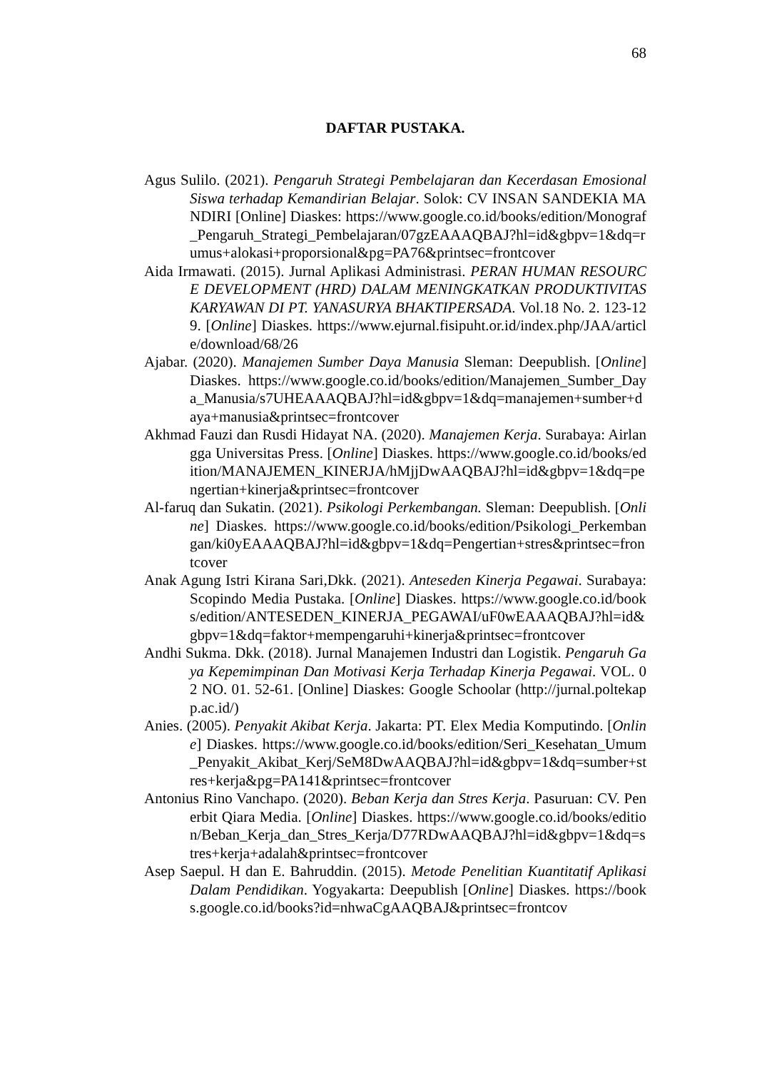68
DAFTAR PUSTAKA.
Agus Sulilo. (2021). Pengaruh Strategi Pembelajaran dan Kecerdasan Emosional Siswa terhadap Kemandirian Belajar. Solok: CV INSAN SANDEKIA MANDIRI [Online] Diaskes: https://www.google.co.id/books/edition/Monograf_Pengaruh_Strategi_Pembelajaran/07gzEAAAQBAJ?hl=id&gbpv=1&dq=rumus+alokasi+proporsional&pg=PA76&printsec=frontcover
Aida Irmawati. (2015). Jurnal Aplikasi Administrasi. PERAN HUMAN RESOURCE DEVELOPMENT (HRD) DALAM MENINGKATKAN PRODUKTIVITAS KARYAWAN DI PT. YANASURYA BHAKTIPERSADA. Vol.18 No. 2. 123-129. [Online] Diaskes. https://www.ejurnal.fisipuht.or.id/index.php/JAA/article/download/68/26
Ajabar. (2020). Manajemen Sumber Daya Manusia Sleman: Deepublish. [Online] Diaskes. https://www.google.co.id/books/edition/Manajemen_Sumber_Daya_Manusia/s7UHEAAAQBAJ?hl=id&gbpv=1&dq=manajemen+sumber+daya+manusia&printsec=frontcover
Akhmad Fauzi dan Rusdi Hidayat NA. (2020). Manajemen Kerja. Surabaya: Airlangga Universitas Press. [Online] Diaskes. https://www.google.co.id/books/edition/MANAJEMEN_KINERJA/hMjjDwAAQBAJ?hl=id&gbpv=1&dq=pengertian+kinerja&printsec=frontcover
Al-faruq dan Sukatin. (2021). Psikologi Perkembangan. Sleman: Deepublish. [Online] Diaskes. https://www.google.co.id/books/edition/Psikologi_Perkembangan/ki0yEAAAQBAJ?hl=id&gbpv=1&dq=Pengertian+stres&printsec=frontcover
Anak Agung Istri Kirana Sari,Dkk. (2021). Anteseden Kinerja Pegawai. Surabaya: Scopindo Media Pustaka. [Online] Diaskes. https://www.google.co.id/books/edition/ANTESEDEN_KINERJA_PEGAWAI/uF0wEAAAQBAJ?hl=id&gbpv=1&dq=faktor+mempengaruhi+kinerja&printsec=frontcover
Andhi Sukma. Dkk. (2018). Jurnal Manajemen Industri dan Logistik. Pengaruh Gaya Kepemimpinan Dan Motivasi Kerja Terhadap Kinerja Pegawai. VOL. 02 NO. 01. 52-61. [Online] Diaskes: Google Schoolar (http://jurnal.poltekapp.ac.id/)
Anies. (2005). Penyakit Akibat Kerja. Jakarta: PT. Elex Media Komputindo. [Online] Diaskes. https://www.google.co.id/books/edition/Seri_Kesehatan_Umum_Penyakit_Akibat_Kerj/SeM8DwAAQBAJ?hl=id&gbpv=1&dq=sumber+stres+kerja&pg=PA141&printsec=frontcover
Antonius Rino Vanchapo. (2020). Beban Kerja dan Stres Kerja. Pasuruan: CV. Penerbit Qiara Media. [Online] Diaskes. https://www.google.co.id/books/edition/Beban_Kerja_dan_Stres_Kerja/D77RDwAAQBAJ?hl=id&gbpv=1&dq=stres+kerja+adalah&printsec=frontcover
Asep Saepul. H dan E. Bahruddin. (2015). Metode Penelitian Kuantitatif Aplikasi Dalam Pendidikan. Yogyakarta: Deepublish [Online] Diaskes. https://books.google.co.id/books?id=nhwaCgAAQBAJ&printsec=frontcov